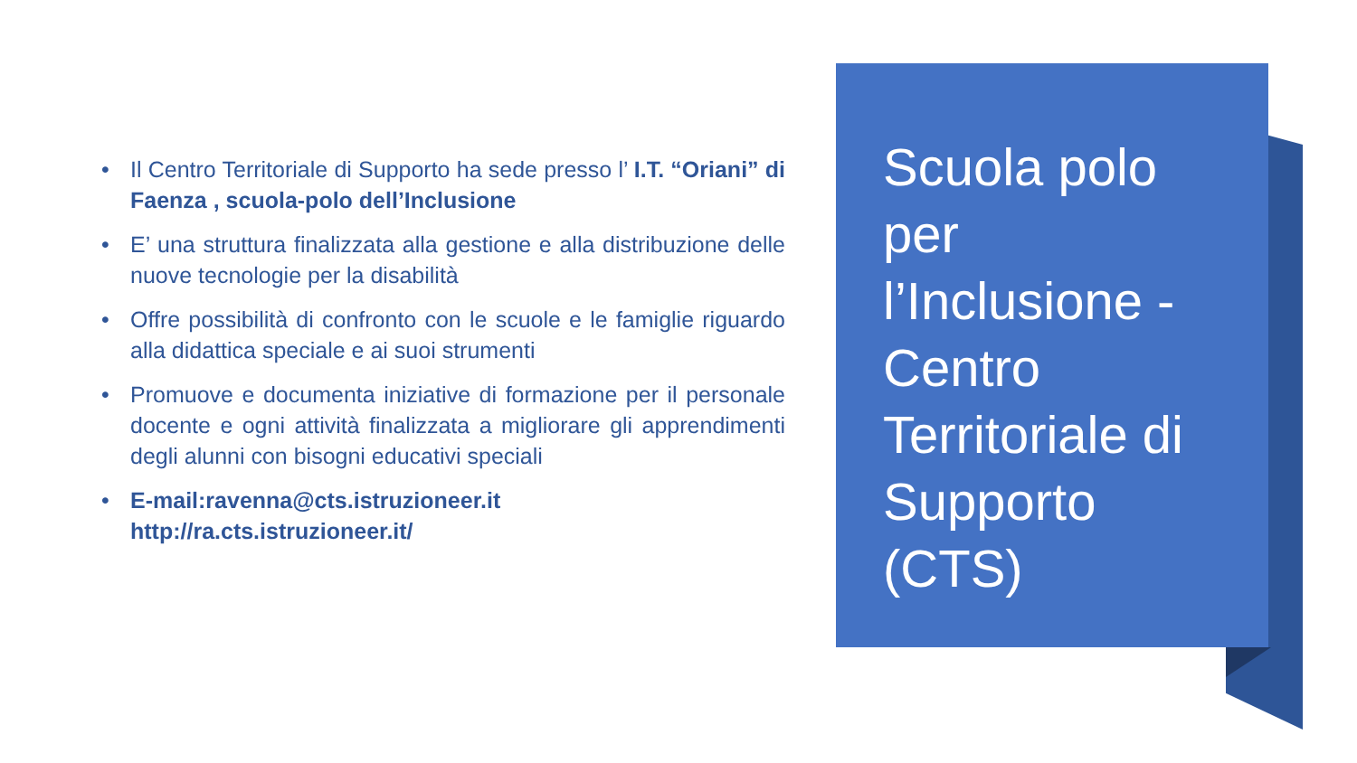Scuola polo per l’Inclusione - Centro Territoriale di Supporto (CTS)
• Il Centro Territoriale di Supporto ha sede presso l’ I.T. “Oriani” di Faenza , scuola-polo dell’Inclusione
• E’ una struttura finalizzata alla gestione e alla distribuzione delle nuove tecnologie per la disabilità
• Offre possibilità di confronto con le scuole e le famiglie riguardo alla didattica speciale e ai suoi strumenti
• Promuove e documenta iniziative di formazione per il personale docente e ogni attività finalizzata a migliorare gli apprendimenti degli alunni con bisogni educativi speciali
• E-mail:ravenna@cts.istruzioneer.it
http://ra.cts.istruzioneer.it/